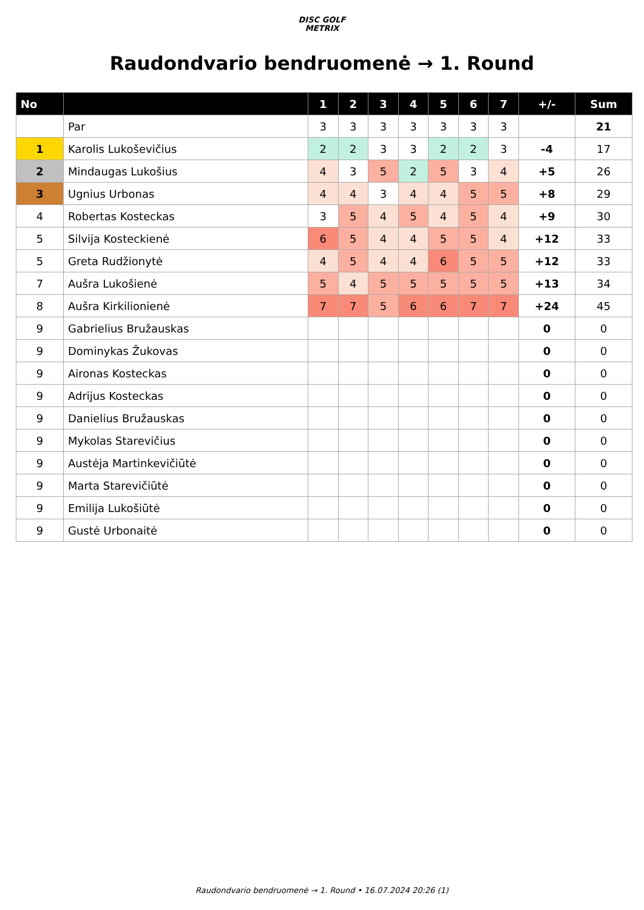DISC GOLF
METRIX
Raudondvario bendruomenė → 1. Round
| No | | 1 | 2 | 3 | 4 | 5 | 6 | 7 | +/- | Sum |
| --- | --- | --- | --- | --- | --- | --- | --- | --- | --- | --- |
| | Par | 3 | 3 | 3 | 3 | 3 | 3 | 3 | | 21 |
| 1 | Karolis Lukoševičius | 2 | 2 | 3 | 3 | 2 | 2 | 3 | -4 | 17 |
| 2 | Mindaugas Lukošius | 4 | 3 | 5 | 2 | 5 | 3 | 4 | +5 | 26 |
| 3 | Ugnius Urbonas | 4 | 4 | 3 | 4 | 4 | 5 | 5 | +8 | 29 |
| 4 | Robertas Kosteckas | 3 | 5 | 4 | 5 | 4 | 5 | 4 | +9 | 30 |
| 5 | Silvija Kosteckienė | 6 | 5 | 4 | 4 | 5 | 5 | 4 | +12 | 33 |
| 5 | Greta Rudžionytė | 4 | 5 | 4 | 4 | 6 | 5 | 5 | +12 | 33 |
| 7 | Aušra Lukošienė | 5 | 4 | 5 | 5 | 5 | 5 | 5 | +13 | 34 |
| 8 | Aušra Kirkilionienė | 7 | 7 | 5 | 6 | 6 | 7 | 7 | +24 | 45 |
| 9 | Gabrielius Bružauskas | | | | | | | | 0 | 0 |
| 9 | Dominykas Žukovas | | | | | | | | 0 | 0 |
| 9 | Aironas Kosteckas | | | | | | | | 0 | 0 |
| 9 | Adrijus Kosteckas | | | | | | | | 0 | 0 |
| 9 | Danielius Bružauskas | | | | | | | | 0 | 0 |
| 9 | Mykolas Starevičius | | | | | | | | 0 | 0 |
| 9 | Austėja Martinkevičiūtė | | | | | | | | 0 | 0 |
| 9 | Marta Starevičiūtė | | | | | | | | 0 | 0 |
| 9 | Emilija Lukošiūtė | | | | | | | | 0 | 0 |
| 9 | Gustė Urbonaitė | | | | | | | | 0 | 0 |
Raudondvario bendruomenė → 1. Round • 16.07.2024 20:26 (1)